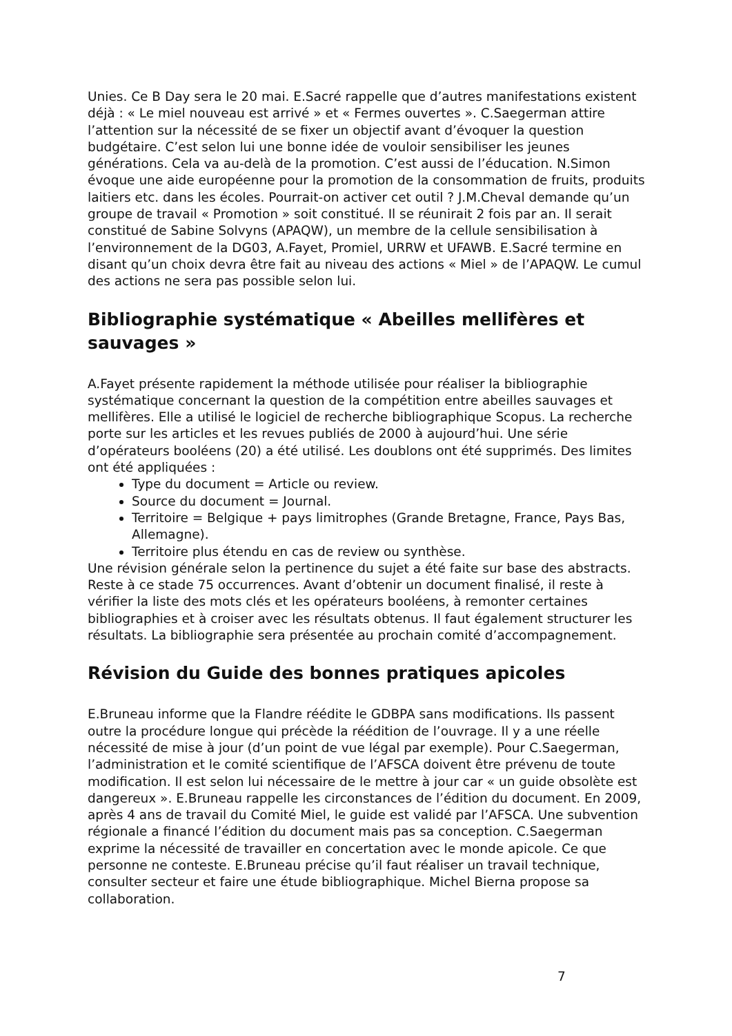Unies. Ce B Day sera le 20 mai. E.Sacré rappelle que d’autres manifestations existent déjà : « Le miel nouveau est arrivé » et « Fermes ouvertes ». C.Saegerman attire l’attention sur la nécessité de se fixer un objectif avant d’évoquer la question budgétaire. C’est selon lui une bonne idée de vouloir sensibiliser les jeunes générations. Cela va au-delà de la promotion. C’est aussi de l’éducation. N.Simon évoque une aide européenne pour la promotion de la consommation de fruits, produits laitiers etc. dans les écoles. Pourrait-on activer cet outil ? J.M.Cheval demande qu’un groupe de travail « Promotion » soit constitué. Il se réunirait 2 fois par an. Il serait constitué de Sabine Solvyns (APAQW), un membre de la cellule sensibilisation à l’environnement de la DG03, A.Fayet, Promiel, URRW et UFAWB. E.Sacré termine en disant qu’un choix devra être fait au niveau des actions « Miel » de l’APAQW. Le cumul des actions ne sera pas possible selon lui.
Bibliographie systématique « Abeilles mellifères et sauvages »
A.Fayet présente rapidement la méthode utilisée pour réaliser la bibliographie systématique concernant la question de la compétition entre abeilles sauvages et mellifères. Elle a utilisé le logiciel de recherche bibliographique Scopus. La recherche porte sur les articles et les revues publiés de 2000 à aujourd’hui. Une série d’opérateurs booléens (20) a été utilisé. Les doublons ont été supprimés. Des limites ont été appliquées :
Type du document = Article ou review.
Source du document = Journal.
Territoire = Belgique + pays limitrophes (Grande Bretagne, France, Pays Bas, Allemagne).
Territoire plus étendu en cas de review ou synthèse.
Une révision générale selon la pertinence du sujet a été faite sur base des abstracts. Reste à ce stade 75 occurrences. Avant d’obtenir un document finalisé, il reste à vérifier la liste des mots clés et les opérateurs booléens, à remonter certaines bibliographies et à croiser avec les résultats obtenus. Il faut également structurer les résultats. La bibliographie sera présentée au prochain comité d’accompagnement.
Révision du Guide des bonnes pratiques apicoles
E.Bruneau informe que la Flandre réédite le GDBPA sans modifications. Ils passent outre la procédure longue qui précède la réédition de l’ouvrage. Il y a une réelle nécessité de mise à jour (d’un point de vue légal par exemple). Pour C.Saegerman, l’administration et le comité scientifique de l’AFSCA doivent être prévenu de toute modification. Il est selon lui nécessaire de le mettre à jour car « un guide obsolète est dangereux ». E.Bruneau rappelle les circonstances de l’édition du document. En 2009, après 4 ans de travail du Comité Miel, le guide est validé par l’AFSCA. Une subvention régionale a financé l’édition du document mais pas sa conception. C.Saegerman exprime la nécessité de travailler en concertation avec le monde apicole. Ce que personne ne conteste. E.Bruneau précise qu’il faut réaliser un travail technique, consulter secteur et faire une étude bibliographique. Michel Bierna propose sa collaboration.
7